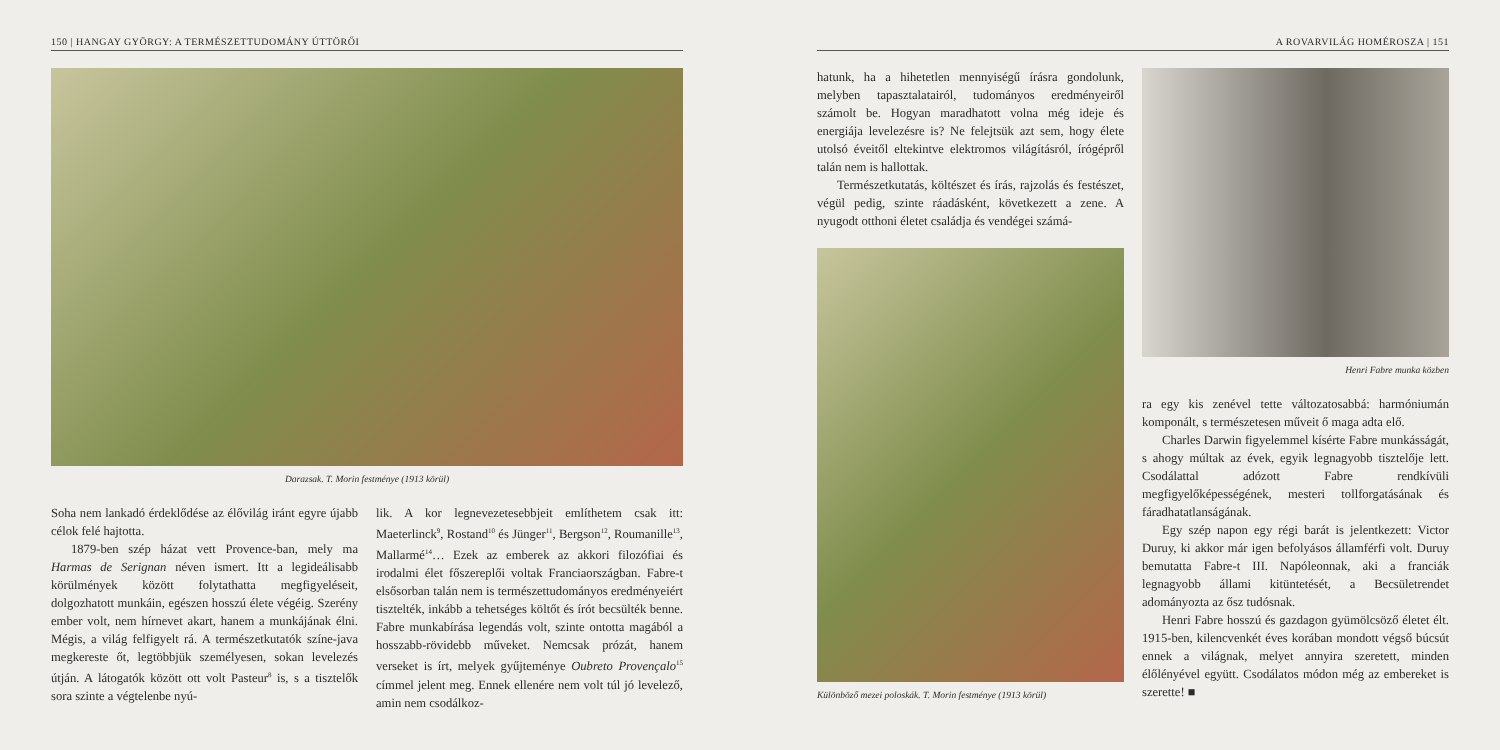150 | HANGAY GYÖRGY: A TERMÉSZETTUDOMÁNY ÚTTÖRŐI
Darazsak. T. Morin festménye (1913 körül)
Soha nem lankadó érdeklődése az élővilág iránt egyre újabb célok felé hajtotta.
1879-ben szép házat vett Provence-ban, mely ma Harmas de Serignan néven ismert. Itt a legideálisabb körülmények között folytathatta megfigyeléseit, dolgozhatott munkáin, egészen hosszú élete végéig. Szerény ember volt, nem hírnevet akart, hanem a munkájának élni. Mégis, a világ felfigyelt rá. A természetkutatók színe-java megkereste őt, legtöbbjük személyesen, sokan levelezés útján. A látogatók között ott volt Pasteur<sup>8</sup> is, s a tisztelők sora szinte a végtelenbe nyú-
lik. A kor legnevezetesebbjeit említhetem csak itt: Maeterlinck<sup>9</sup>, Rostand<sup>10</sup> és Jünger<sup>11</sup>, Bergson<sup>12</sup>, Roumanille<sup>13</sup>, Mallarmé<sup>14</sup>… Ezek az emberek az akkori filozófiai és irodalmi élet főszereplői voltak Franciaországban. Fabre-t elsősorban talán nem is természettudományos eredményeiért tisztelték, inkább a tehetséges költőt és írót becsülték benne. Fabre munkabírása legendás volt, szinte ontotta magából a hosszabb-rövidebb műveket. Nemcsak prózát, hanem verseket is írt, melyek gyűjteménye Oubreto Provençalo<sup>15</sup> címmel jelent meg. Ennek ellenére nem volt túl jó levelező, amin nem csodálkoz-
A ROVARVILÁG HOMÉROSZA | 151
hatunk, ha a hihetetlen mennyiségű írásra gondolunk, melyben tapasztalatairól, tudományos eredményeiről számolt be. Hogyan maradhatott volna még ideje és energiája levelezésre is? Ne felejtsük azt sem, hogy élete utolsó éveitől eltekintve elektromos világításról, írógépről talán nem is hallottak.
Természetkutatás, költészet és írás, rajzolás és festészet, végül pedig, szinte ráadásként, következett a zene. A nyugodt otthoni életet családja és vendégei számá-
Különböző mezei poloskák. T. Morin festménye (1913 körül)
Henri Fabre munka közben
ra egy kis zenével tette változatosabbá: harmóniumán komponált, s természetesen műveit ő maga adta elő.
Charles Darwin figyelemmel kísérte Fabre munkásságát, s ahogy múltak az évek, egyik legnagyobb tisztelője lett. Csodálattal adózott Fabre rendkívüli megfigyelőképességének, mesteri tollforgatásának és fáradhatatlanságának.
Egy szép napon egy régi barát is jelentkezett: Victor Duruy, ki akkor már igen befolyásos államférfi volt. Duruy bemutatta Fabre-t III. Napóleonnak, aki a franciák legnagyobb állami kitüntetését, a Becsületrendet adományozta az ősz tudósnak.
Henri Fabre hosszú és gazdagon gyümölcsöző életet élt. 1915-ben, kilencvenkét éves korában mondott végső búcsút ennek a világnak, melyet annyira szeretett, minden élőlényével együtt. Csodálatos módon még az embereket is szerette! ■